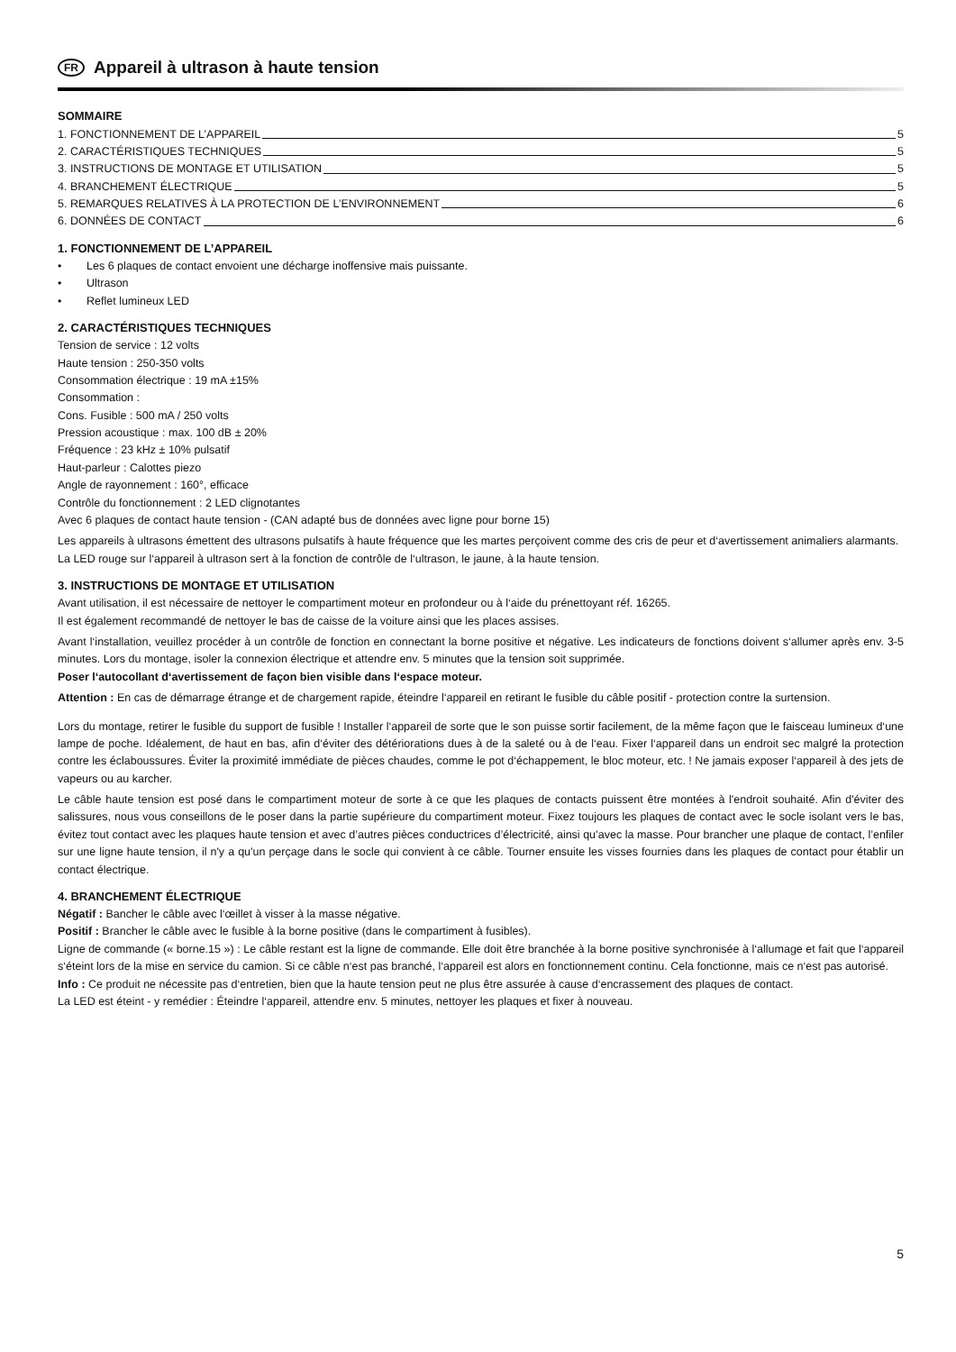FR Appareil à ultrason à haute tension
SOMMAIRE
1. FONCTIONNEMENT DE L’APPAREIL 5
2. CARACTÉRISTIQUES TECHNIQUES 5
3. INSTRUCTIONS DE MONTAGE ET UTILISATION 5
4. BRANCHEMENT ÉLECTRIQUE 5
5. REMARQUES RELATIVES À LA PROTECTION DE L’ENVIRONNEMENT 6
6. DONNÉES DE CONTACT 6
1. FONCTIONNEMENT DE L’APPAREIL
• Les 6 plaques de contact envoient une décharge inoffensive mais puissante.
• Ultrason
• Reflet lumineux LED
2. CARACTÉRISTIQUES TECHNIQUES
Tension de service : 12 volts
Haute tension : 250-350 volts
Consommation électrique : 19 mA ±15%
Consommation :
Cons. Fusible : 500 mA / 250 volts
Pression acoustique : max. 100 dB ± 20%
Fréquence : 23 kHz ± 10% pulsatif
Haut-parleur : Calottes piezo
Angle de rayonnement : 160°, efficace
Contrôle du fonctionnement : 2 LED clignotantes
Avec 6 plaques de contact haute tension - (CAN adapté bus de données avec ligne pour borne 15)
Les appareils à ultrasons émettent des ultrasons pulsatifs à haute fréquence que les martes perçoivent comme des cris de peur et d‘avertissement animaliers alarmants.
La LED rouge sur l‘appareil à ultrason sert à la fonction de contrôle de l‘ultrason, le jaune, à la haute tension.
3. INSTRUCTIONS DE MONTAGE ET UTILISATION
Avant utilisation, il est nécessaire de nettoyer le compartiment moteur en profondeur ou à l‘aide du prénettoyant réf. 16265.
Il est également recommandé de nettoyer le bas de caisse de la voiture ainsi que les places assises.
Avant l‘installation, veuillez procéder à un contrôle de fonction en connectant la borne positive et négative. Les indicateurs de fonctions doivent s‘allumer après env. 3-5 minutes. Lors du montage, isoler la connexion électrique et attendre env. 5 minutes que la tension soit supprimée.
Poser l‘autocollant d‘avertissement de façon bien visible dans l‘espace moteur.
Attention : En cas de démarrage étrange et de chargement rapide, éteindre l‘appareil en retirant le fusible du câble positif - protection contre la surtension.
Lors du montage, retirer le fusible du support de fusible ! Installer l‘appareil de sorte que le son puisse sortir facilement, de la même façon que le faisceau lumineux d‘une lampe de poche. Idéalement, de haut en bas, afin d‘éviter des détériorations dues à de la saleté ou à de l‘eau. Fixer l‘appareil dans un endroit sec malgré la protection contre les éclaboussures. Éviter la proximité immédiate de pièces chaudes, comme le pot d‘échappement, le bloc moteur, etc. ! Ne jamais exposer l‘appareil à des jets de vapeurs ou au karcher.
Le câble haute tension est posé dans le compartiment moteur de sorte à ce que les plaques de contacts puissent être montées à l'endroit souhaité. Afin d'éviter des salissures, nous vous conseillons de le poser dans la partie supérieure du compartiment moteur. Fixez toujours les plaques de contact avec le socle isolant vers le bas, évitez tout contact avec les plaques haute tension et avec d’autres pièces conductrices d’électricité, ainsi qu’avec la masse. Pour brancher une plaque de contact, l’enfiler sur une ligne haute tension, il n'y a qu'un perçage dans le socle qui convient à ce câble. Tourner ensuite les visses fournies dans les plaques de contact pour établir un contact électrique.
4. BRANCHEMENT ÉLECTRIQUE
Négatif : Bancher le câble avec l‘œillet à visser à la masse négative.
Positif : Brancher le câble avec le fusible à la borne positive (dans le compartiment à fusibles).
Ligne de commande (« borne.15 ») : Le câble restant est la ligne de commande. Elle doit être branchée à la borne positive synchronisée à l‘allumage et fait que l‘appareil s‘éteint lors de la mise en service du camion. Si ce câble n‘est pas branché, l‘appareil est alors en fonctionnement continu. Cela fonctionne, mais ce n‘est pas autorisé.
Info : Ce produit ne nécessite pas d‘entretien, bien que la haute tension peut ne plus être assurée à cause d‘encrassement des plaques de contact.
La LED est éteint - y remédier : Éteindre l‘appareil, attendre env. 5 minutes, nettoyer les plaques et fixer à nouveau.
5